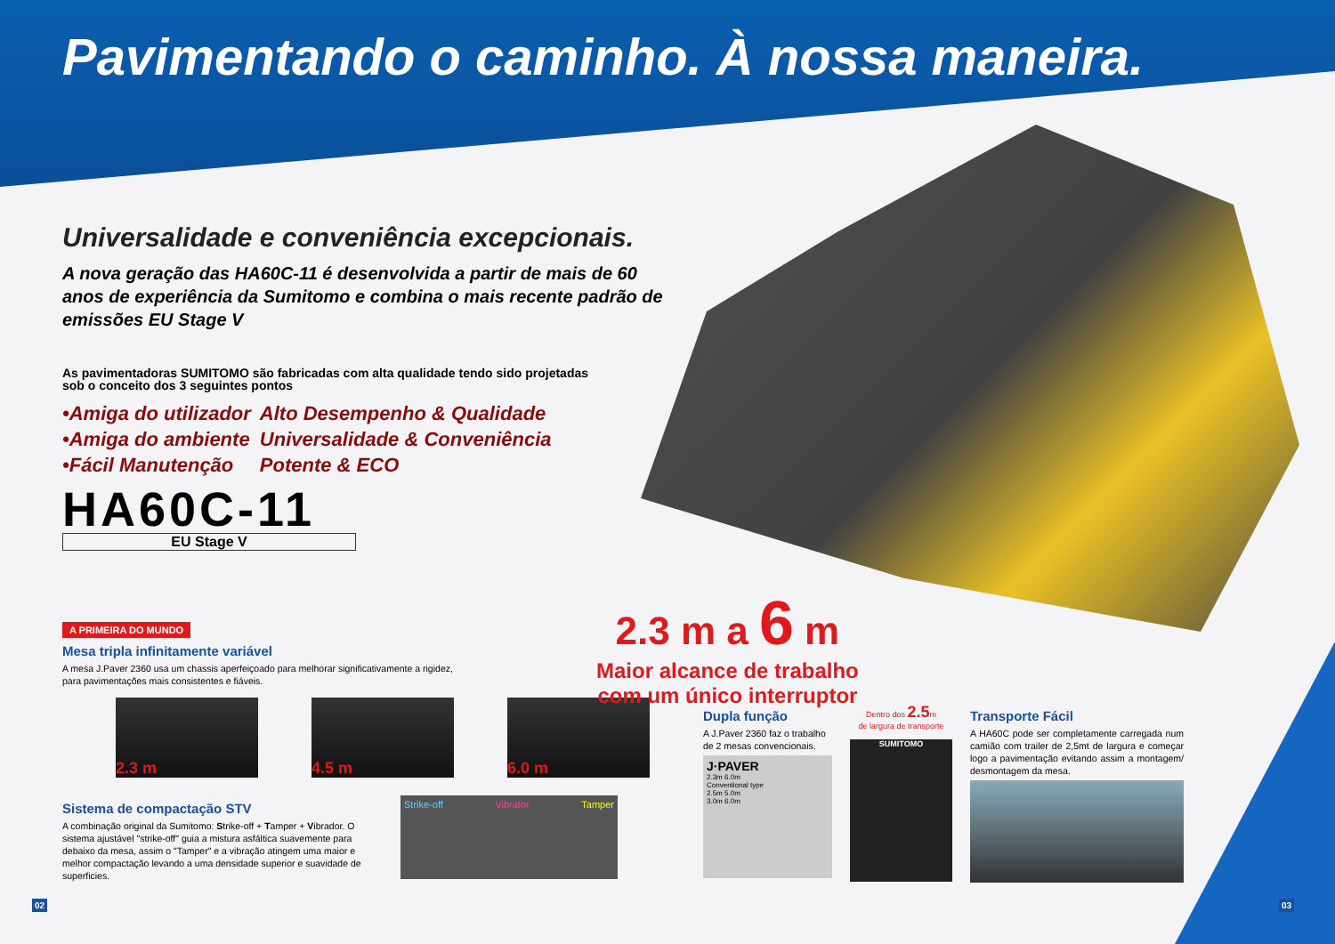Pavimentando o caminho. À nossa maneira.
Universalidade e conveniência excepcionais.
A nova geração das HA60C-11 é desenvolvida a partir de mais de 60 anos de experiência da Sumitomo e combina o mais recente padrão de emissões EU Stage V
As pavimentadoras SUMITOMO são fabricadas com alta qualidade tendo sido projetadas sob o conceito dos 3 seguintes pontos
•Amiga do utilizador
•Amiga do ambiente
•Fácil Manutenção
Alto Desempenho & Qualidade
Universalidade & Conveniência
Potente & ECO
HA60C-11
EU Stage V
A PRIMEIRA DO MUNDO
Mesa tripla infinitamente variável
A mesa J.Paver 2360 usa um chassis aperfeiçoado para melhorar significativamente a rigidez,
para pavimentações mais consistentes e fiáveis.
2.3 m 4.5 m 6.0 m
Sistema de compactação STV
A combinação original da Sumitomo: Strike-off + Tamper + Vibrador. O sistema ajustável "strike-off" guia a mistura asfáltica suavemente para debaixo da mesa, assim o "Tamper" e a vibração atingem uma maior e melhor compactação levando a uma densidade superior e suavidade de superficies.
Strike-off Vibrator Tamper
2.3 m a 6 m
Maior alcance de trabalho
com um único interruptor
Dupla função
A J.Paver 2360 faz o trabalho de 2 mesas convencionais.
J·PAVER
2.3m 6.0m
Conventional type
2.5m 5.0m
3.0m 6.0m
Dentro dos 2.5m
de largura de transporte
SUMITOMO
Transporte Fácil
A HA60C pode ser completamente carregada num camião com trailer de 2,5mt de largura e começar logo a pavimentação evitando assim a montagem/ desmontagem da mesa.
02 03